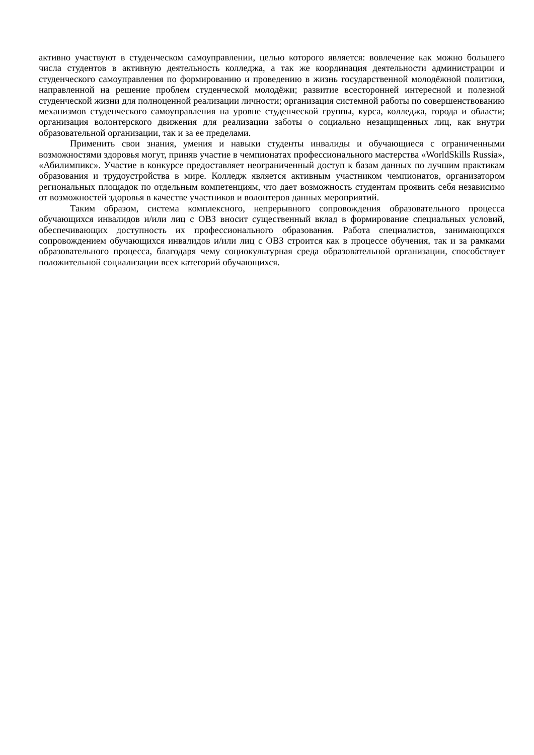активно участвуют в студенческом самоуправлении, целью которого является: вовлечение как можно большего числа студентов в активную деятельность колледжа, а так же координация деятельности администрации и студенческого самоуправления по формированию и проведению в жизнь государственной молодёжной политики, направленной на решение проблем студенческой молодёжи; развитие всесторонней интересной и полезной студенческой жизни для полноценной реализации личности; организация системной работы по совершенствованию механизмов студенческого самоуправления на уровне студенческой группы, курса, колледжа, города и области; организация волонтерского движения для реализации заботы о социально незащищенных лиц, как внутри образовательной организации, так и за ее пределами.
Применить свои знания, умения и навыки студенты инвалиды и обучающиеся с ограниченными возможностями здоровья могут, приняв участие в чемпионатах профессионального мастерства «WorldSkills Russia», «Абилимпикс». Участие в конкурсе предоставляет неограниченный доступ к базам данных по лучшим практикам образования и трудоустройства в мире. Колледж является активным участником чемпионатов, организатором региональных площадок по отдельным компетенциям, что дает возможность студентам проявить себя независимо от возможностей здоровья в качестве участников и волонтеров данных мероприятий.
Таким образом, система комплексного, непрерывного сопровождения образовательного процесса обучающихся инвалидов и/или лиц с ОВЗ вносит существенный вклад в формирование специальных условий, обеспечивающих доступность их профессионального образования. Работа специалистов, занимающихся сопровождением обучающихся инвалидов и/или лиц с ОВЗ строится как в процессе обучения, так и за рамками образовательного процесса, благодаря чему социокультурная среда образовательной организации, способствует положительной социализации всех категорий обучающихся.